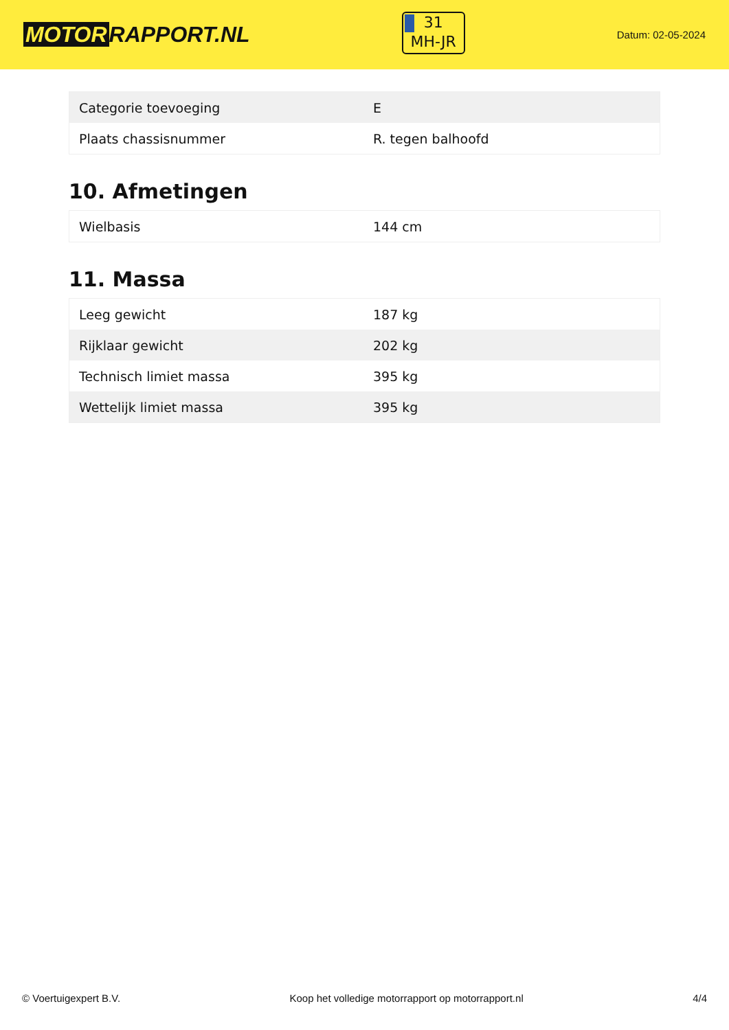MOTOR RAPPORT.NL
31
MH-JR
Datum: 02-05-2024
| Categorie toevoeging | E |
| Plaats chassisnummer | R. tegen balhoofd |
10. Afmetingen
| Wielbasis | 144 cm |
11. Massa
| Leeg gewicht | 187 kg |
| Rijklaar gewicht | 202 kg |
| Technisch limiet massa | 395 kg |
| Wettelijk limiet massa | 395 kg |
© Voertuigexpert B.V. Koop het volledige motorrapport op motorrapport.nl 4/4